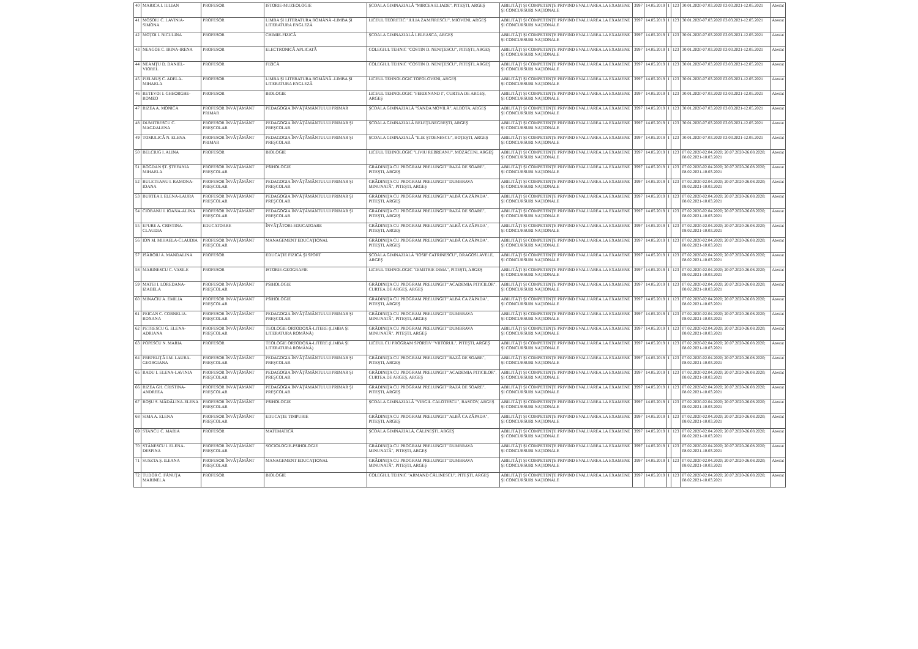| 40 | MARICA I. IULIAN | PROFESOR | ISTORIE-MUZEOLOGIE | ŞCOALA GIMNAZIALĂ "MIRCEA ELIADE", PITEŞTI, ARGEŞ | ABILITĂŢI ŞI COMPETENŢE PRIVIND EVALUAREA LA EXAMENE ŞI CONCURSURI NAŢIONALE | 3997 | 14.05.2019 | I | 123 | 30.01.2020-07.03.2020 03.03.2021-12.05.2021 | Atestat |
| 41 | MOŞOIU C. LAVINIA-SIMONA | PROFESOR | LIMBA ŞI LITERATURA ROMÂNĂ -LIMBA ŞI LITERATURA ENGLEZĂ | LICEUL TEORETIC "IULIA ZAMFIRESCU", MIOVENI, ARGEŞ | ABILITĂŢI ŞI COMPETENŢE PRIVIND EVALUAREA LA EXAMENE ŞI CONCURSURI NAŢIONALE | 3997 | 14.05.2019 | I | 123 | 30.01.2020-07.03.2020 03.03.2021-12.05.2021 | Atestat |
| 42 | MOŢOI I. NICULINA | PROFESOR | CHIMIE-FIZICĂ | ŞCOALA GIMNAZIALĂ LELEASCA, ARGEŞ | ABILITĂŢI ŞI COMPETENŢE PRIVIND EVALUAREA LA EXAMENE ŞI CONCURSURI NAŢIONALE | 3997 | 14.05.2019 | I | 123 | 30.01.2020-07.03.2020 03.03.2021-12.05.2021 | Atestat |
| 43 | NEAGOE C. IRINA-IRENA | PROFESOR | ELECTRONICĂ APLICATĂ | COLEGIUL TEHNIC "COSTIN D. NENIŢESCU", PITEŞTI, ARGEŞ | ABILITĂŢI ŞI COMPETENŢE PRIVIND EVALUAREA LA EXAMENE ŞI CONCURSURI NAŢIONALE | 3997 | 14.05.2019 | I | 123 | 30.01.2020-07.03.2020 03.03.2021-12.05.2021 | Atestat |
| 44 | NEAMŢU D. DANIEL-VIOREL | PROFESOR | FIZICĂ | COLEGIUL TEHNIC "COSTIN D. NENIŢESCU", PITEŞTI, ARGEŞ | ABILITĂŢI ŞI COMPETENŢE PRIVIND EVALUAREA LA EXAMENE ŞI CONCURSURI NAŢIONALE | 3997 | 14.05.2019 | I | 123 | 30.01.2020-07.03.2020 03.03.2021-12.05.2021 | Atestat |
| 45 | PIELMUŞ C. ADELA-MIHAELA | PROFESOR | LIMBA ŞI LITERATURA ROMÂNĂ -LIMBA ŞI LITERATURA ENGLEZĂ | LICEUL TEHNOLOGIC TOPOLOVENI, ARGEŞ | ABILITĂŢI ŞI COMPETENŢE PRIVIND EVALUAREA LA EXAMENE ŞI CONCURSURI NAŢIONALE | 3997 | 14.05.2019 | I | 123 | 30.01.2020-07.03.2020 03.03.2021-12.05.2021 | Atestat |
| 46 | RETEVOI I. GHEORGHE-ROMEO | PROFESOR | BIOLOGIE | LICEUL TEHNOLOGIC "FERDINAND I", CURTEA DE ARGEŞ, ARGEŞ | ABILITĂŢI ŞI COMPETENŢE PRIVIND EVALUAREA LA EXAMENE ŞI CONCURSURI NAŢIONALE | 3997 | 14.05.2019 | I | 123 | 30.01.2020-07.03.2020 03.03.2021-12.05.2021 | Atestat |
| 47 | RIZEA A. MONICA | PROFESOR ÎNVĂŢĂMÂNT PRIMAR | PEDAGOGIA ÎNVĂŢĂMÂNTULUI PRIMAR | ŞCOALA GIMNAZIALĂ "SANDA MOVILĂ", ALBOTA, ARGEŞ | ABILITĂŢI ŞI COMPETENŢE PRIVIND EVALUAREA LA EXAMENE ŞI CONCURSURI NAŢIONALE | 3997 | 14.05.2019 | I | 123 | 30.01.2020-07.03.2020 03.03.2021-12.05.2021 | Atestat |
| 48 | DUMITRESCU C. MAGDALENA | PROFESOR ÎNVĂŢĂMÂNT PREŞCOLAR | PEDAGOGIA ÎNVĂŢĂMÂNTULUI PRIMAR ŞI PREŞCOLAR | ŞCOALA GIMNAZIALĂ BELEŢI-NEGREŞTI, ARGEŞ | ABILITĂŢI ŞI COMPETENŢE PRIVIND EVALUAREA LA EXAMENE ŞI CONCURSURI NAŢIONALE | 3997 | 14.05.2019 | I | 123 | 30.01.2020-07.03.2020 03.03.2021-12.05.2021 | Atestat |
| 49 | TOMULICĂ N. ELENA | PROFESOR ÎNVĂŢĂMÂNT PRIMAR | PEDAGOGIA ÎNVĂŢĂMÂNTULUI PRIMAR ŞI PREŞCOLAR | ŞCOALA GIMNAZIALĂ "ILIE ŞTOENESCU", BOŢEŞTI, ARGEŞ | ABILITĂŢI ŞI COMPETENŢE PRIVIND EVALUAREA LA EXAMENE ŞI CONCURSURI NAŢIONALE | 3997 | 14.05.2019 | I | 123 | 30.01.2020-07.03.2020 03.03.2021-12.05.2021 | Atestat |
| 50 | BELCIUG I. ALINA | PROFESOR | BIOLOGIE | LICEUL TEHNOLOGIC "LIVIU REBREANU", MOZĂCENI, ARGEŞ | ABILITĂŢI ŞI COMPETENŢE PRIVIND EVALUAREA LA EXAMENE ŞI CONCURSURI NAŢIONALE | 3997 | 14.05.2019 | I | 123 | 07.02.2020-02.04.2020; 20.07.2020-26.08.2020; 08.02.2021-10.03.2021 | Atestat |
| 51 | BOGDAN ŞT. ŞTEFANIA MIHAELA | PROFESOR ÎNVĂŢĂMÂNT PREŞCOLAR | PSIHOLOGIE | GRĂDINIŢA CU PROGRAM PRELUNGIT "RAZĂ DE SOARE", PITEŞTI, ARGEŞ | ABILITĂŢI ŞI COMPETENŢE PRIVIND EVALUAREA LA EXAMENE ŞI CONCURSURI NAŢIONALE | 3997 | 14.05.2019 | I | 123 | 07.02.2020-02.04.2020; 20.07.2020-26.08.2020; 08.02.2021-10.03.2021 | Atestat |
| 52 | BULETEANU I. RAMONA-IOANA | PROFESOR ÎNVĂŢĂMÂNT PREŞCOLAR | PEDAGOGIA ÎNVĂŢĂMÂNTULUI PRIMAR ŞI PREŞCOLAR | GRĂDINIŢA CU PROGRAM PRELUNGIT "DUMBRAVA MINUNATĂ", PITEŞTI, ARGEŞ | ABILITĂŢI ŞI COMPETENŢE PRIVIND EVALUAREA LA EXAMENE ŞI CONCURSURI NAŢIONALE | 3997 | 14.05.2019 | I | 123 | 07.02.2020-02.04.2020; 20.07.2020-26.08.2020; 08.02.2021-10.03.2021 | Atestat |
| 53 | BURTEA I. ELENA-LAURA | PROFESOR ÎNVĂŢĂMÂNT PREŞCOLAR | PEDAGOGIA ÎNVĂŢĂMÂNTULUI PRIMAR ŞI PREŞCOLAR | GRĂDINIŢA CU PROGRAM PRELUNGIT "ALBĂ CA ZĂPADA", PITEŞTI, ARGEŞ | ABILITĂŢI ŞI COMPETENŢE PRIVIND EVALUAREA LA EXAMENE ŞI CONCURSURI NAŢIONALE | 3997 | 14.05.2019 | I | 123 | 07.02.2020-02.04.2020; 20.07.2020-26.08.2020; 08.02.2021-10.03.2021 | Atestat |
| 54 | CIOBANU I. IOANA-ALINA | PROFESOR ÎNVĂŢĂMÂNT PREŞCOLAR | PEDAGOGIA ÎNVĂŢĂMÂNTULUI PRIMAR ŞI PREŞCOLAR | GRĂDINIŢA CU PROGRAM PRELUNGIT "RAZĂ DE SOARE", PITEŞTI, ARGEŞ | ABILITĂŢI ŞI COMPETENŢE PRIVIND EVALUAREA LA EXAMENE ŞI CONCURSURI NAŢIONALE | 3997 | 14.05.2019 | I | 123 | 07.02.2020-02.04.2020; 20.07.2020-26.08.2020; 08.02.2021-10.03.2021 | Atestat |
| 55 | EPURE A. CRISTINA-CLAUDIA | EDUCATOARE | ÎNVĂŢĂTORI-EDUCATOARE | GRĂDINIŢA CU PROGRAM PRELUNGIT "ALBĂ CA ZĂPADA", PITEŞTI, ARGEŞ | ABILITĂŢI ŞI COMPETENŢE PRIVIND EVALUAREA LA EXAMENE ŞI CONCURSURI NAŢIONALE | 3997 | 14.05.2019 | I | 123 | 07.02.2020-02.04.2020; 20.07.2020-26.08.2020; 08.02.2021-10.03.2021 | Atestat |
| 56 | ION M. MIHAELA-CLAUDIA | PROFESOR ÎNVĂŢĂMÂNT PREŞCOLAR | MANAGEMENT EDUCAŢIONAL | GRĂDINIŢA CU PROGRAM PRELUNGIT "ALBĂ CA ZĂPADA", PITEŞTI, ARGEŞ | ABILITĂŢI ŞI COMPETENŢE PRIVIND EVALUAREA LA EXAMENE ŞI CONCURSURI NAŢIONALE | 3997 | 14.05.2019 | I | 123 | 07.02.2020-02.04.2020; 20.07.2020-26.08.2020; 08.02.2021-10.03.2021 | Atestat |
| 57 | ISĂROIU A. MANDALINA | PROFESOR | EDUCAŢIE FIZICĂ ŞI SPORT | ŞCOALA GIMNAZIALĂ "IOSIF CATRINESCU", DRAGOSLAVELE, ARGEŞ | ABILITĂŢI ŞI COMPETENŢE PRIVIND EVALUAREA LA EXAMENE ŞI CONCURSURI NAŢIONALE | 3997 | 14.05.2019 | I | 123 | 07.02.2020-02.04.2020; 20.07.2020-26.08.2020; 08.02.2021-10.03.2021 | Atestat |
| 58 | MARINESCU C. VASILE | PROFESOR | ISTORIE-GEOGRAFIE | LICEUL TEHNOLOGIC "DIMITRIE DIMA", PITEŞTI, ARGEŞ | ABILITĂŢI ŞI COMPETENŢE PRIVIND EVALUAREA LA EXAMENE ŞI CONCURSURI NAŢIONALE | 3997 | 14.05.2019 | I | 123 | 07.02.2020-02.04.2020; 20.07.2020-26.08.2020; 08.02.2021-10.03.2021 | Atestat |
| 59 | MATEI I. LOREDANA-IZABELA | PROFESOR ÎNVĂŢĂMÂNT PREŞCOLAR | PSIHOLOGIE | GRĂDINIŢA CU PROGRAM PRELUNGIT "ACADEMIA PITICILOR", CURTEA DE ARGEŞ, ARGEŞ | ABILITĂŢI ŞI COMPETENŢE PRIVIND EVALUAREA LA EXAMENE ŞI CONCURSURI NAŢIONALE | 3997 | 14.05.2019 | I | 123 | 07.02.2020-02.04.2020; 20.07.2020-26.08.2020; 08.02.2021-10.03.2021 | Atestat |
| 60 | MINACIU A. EMILIA | PROFESOR ÎNVĂŢĂMÂNT PREŞCOLAR | PSIHOLOGIE | GRĂDINIŢA CU PROGRAM PRELUNGIT "ALBĂ CA ZĂPADA", PITEŞTI, ARGEŞ | ABILITĂŢI ŞI COMPETENŢE PRIVIND EVALUAREA LA EXAMENE ŞI CONCURSURI NAŢIONALE | 3997 | 14.05.2019 | I | 123 | 07.02.2020-02.04.2020; 20.07.2020-26.08.2020; 08.02.2021-10.03.2021 | Atestat |
| 61 | PEICAN C. CORNELIA-ROXANA | PROFESOR ÎNVĂŢĂMÂNT PREŞCOLAR | PEDAGOGIA ÎNVĂŢĂMÂNTULUI PRIMAR ŞI PREŞCOLAR | GRĂDINIŢA CU PROGRAM PRELUNGIT "DUMBRAVA MINUNATĂ", PITEŞTI, ARGEŞ | ABILITĂŢI ŞI COMPETENŢE PRIVIND EVALUAREA LA EXAMENE ŞI CONCURSURI NAŢIONALE | 3997 | 14.05.2019 | I | 123 | 07.02.2020-02.04.2020; 20.07.2020-26.08.2020; 08.02.2021-10.03.2021 | Atestat |
| 62 | PETRESCU G. ELENA-ADRIANA | PROFESOR ÎNVĂŢĂMÂNT PREŞCOLAR | TEOLOGIE ORTODOXĂ-LITERE (LIMBA ŞI LITERATURA ROMÂNĂ) | GRĂDINIŢA CU PROGRAM PRELUNGIT "DUMBRAVA MINUNATĂ", PITEŞTI, ARGEŞ | ABILITĂŢI ŞI COMPETENŢE PRIVIND EVALUAREA LA EXAMENE ŞI CONCURSURI NAŢIONALE | 3997 | 14.05.2019 | I | 123 | 07.02.2020-02.04.2020; 20.07.2020-26.08.2020; 08.02.2021-10.03.2021 | Atestat |
| 63 | POPESCU N. MARIA | PROFESOR | TEOLOGIE ORTODOXĂ-LITERE (LIMBA ŞI LITERATURA ROMÂNĂ) | LICEUL CU PROGRAM SPORTIV "VIITORUL", PITEŞTI, ARGEŞ | ABILITĂŢI ŞI COMPETENŢE PRIVIND EVALUAREA LA EXAMENE ŞI CONCURSURI NAŢIONALE | 3997 | 14.05.2019 | I | 123 | 07.02.2020-02.04.2020; 20.07.2020-26.08.2020; 08.02.2021-10.03.2021 | Atestat |
| 64 | PREPELIŢĂ I.M. LAURA-GEORGIANA | PROFESOR ÎNVĂŢĂMÂNT PREŞCOLAR | PEDAGOGIA ÎNVĂŢĂMÂNTULUI PRIMAR ŞI PREŞCOLAR | GRĂDINIŢA CU PROGRAM PRELUNGIT "RAZĂ DE SOARE", PITEŞTI, ARGEŞ | ABILITĂŢI ŞI COMPETENŢE PRIVIND EVALUAREA LA EXAMENE ŞI CONCURSURI NAŢIONALE | 3997 | 14.05.2019 | I | 123 | 07.02.2020-02.04.2020; 20.07.2020-26.08.2020; 08.02.2021-10.03.2021 | Atestat |
| 65 | RADU I. ELENA-LAVINIA | PROFESOR ÎNVĂŢĂMÂNT PREŞCOLAR | PEDAGOGIA ÎNVĂŢĂMÂNTULUI PRIMAR ŞI PREŞCOLAR | GRĂDINIŢA CU PROGRAM PRELUNGIT "ACADEMIA PITICILOR", CURTEA DE ARGEŞ, ARGEŞ | ABILITĂŢI ŞI COMPETENŢE PRIVIND EVALUAREA LA EXAMENE ŞI CONCURSURI NAŢIONALE | 3997 | 14.05.2019 | I | 123 | 07.02.2020-02.04.2020; 20.07.2020-26.08.2020; 08.02.2021-10.03.2021 | Atestat |
| 66 | RIZEA GH. CRISTINA-ANDREEA | PROFESOR ÎNVĂŢĂMÂNT PREŞCOLAR | PEDAGOGIA ÎNVĂŢĂMÂNTULUI PRIMAR ŞI PREŞCOLAR | GRĂDINIŢA CU PROGRAM PRELUNGIT "RAZĂ DE SOARE", PITEŞTI, ARGEŞ | ABILITĂŢI ŞI COMPETENŢE PRIVIND EVALUAREA LA EXAMENE ŞI CONCURSURI NAŢIONALE | 3997 | 14.05.2019 | I | 123 | 07.02.2020-02.04.2020; 20.07.2020-26.08.2020; 08.02.2021-10.03.2021 | Atestat |
| 67 | ROŞU S. MĂDĂLINA-ELENA | PROFESOR ÎNVĂŢĂMÂNT PREŞCOLAR | PSIHOLOGIE | ŞCOALA GIMNAZIALĂ "VIRGIL CALOTESCU", BASCOV, ARGEŞ | ABILITĂŢI ŞI COMPETENŢE PRIVIND EVALUAREA LA EXAMENE ŞI CONCURSURI NAŢIONALE | 3997 | 14.05.2019 | I | 123 | 07.02.2020-02.04.2020; 20.07.2020-26.08.2020; 08.02.2021-10.03.2021 | Atestat |
| 68 | SIMA A. ELENA | PROFESOR ÎNVĂŢĂMÂNT PREŞCOLAR | EDUCAŢIE TIMPURIE | GRĂDINIŢA CU PROGRAM PRELUNGIT "ALBĂ CA ZĂPADA", PITEŞTI, ARGEŞ | ABILITĂŢI ŞI COMPETENŢE PRIVIND EVALUAREA LA EXAMENE ŞI CONCURSURI NAŢIONALE | 3997 | 14.05.2019 | I | 123 | 07.02.2020-02.04.2020; 20.07.2020-26.08.2020; 08.02.2021-10.03.2021 | Atestat |
| 69 | STANCU C. MARIA | PROFESOR | MATEMATICĂ | ŞCOALA GIMNAZIALĂ, CĂLINEŞTI, ARGEŞ | ABILITĂŢI ŞI COMPETENŢE PRIVIND EVALUAREA LA EXAMENE ŞI CONCURSURI NAŢIONALE | 3997 | 14.05.2019 | I | 123 | 07.02.2020-02.04.2020; 20.07.2020-26.08.2020; 08.02.2021-10.03.2021 | Atestat |
| 70 | STĂNESCU I. ELENA-DESPINA | PROFESOR ÎNVĂŢĂMÂNT PREŞCOLAR | SOCIOLOGIE-PSIHOLOGIE | GRĂDINIŢA CU PROGRAM PRELUNGIT "DUMBRAVA MINUNATĂ", PITEŞTI, ARGEŞ | ABILITĂŢI ŞI COMPETENŢE PRIVIND EVALUAREA LA EXAMENE ŞI CONCURSURI NAŢIONALE | 3997 | 14.05.2019 | I | 123 | 07.02.2020-02.04.2020; 20.07.2020-26.08.2020; 08.02.2021-10.03.2021 | Atestat |
| 71 | SUSZTA Ş. ILEANA | PROFESOR ÎNVĂŢĂMÂNT PREŞCOLAR | MANAGEMENT EDUCAŢIONAL | GRĂDINIŢA CU PROGRAM PRELUNGIT "DUMBRAVA MINUNATĂ", PITEŞTI, ARGEŞ | ABILITĂŢI ŞI COMPETENŢE PRIVIND EVALUAREA LA EXAMENE ŞI CONCURSURI NAŢIONALE | 3997 | 14.05.2019 | I | 123 | 07.02.2020-02.04.2020; 20.07.2020-26.08.2020; 08.02.2021-10.03.2021 | Atestat |
| 72 | TUDOR C. FĂNUŢA MARINELA | PROFESOR | BIOLOGIE | COLEGIUL TEHNIC "ARMAND CĂLINESCU", PITEŞTI, ARGEŞ | ABILITĂŢI ŞI COMPETENŢE PRIVIND EVALUAREA LA EXAMENE ŞI CONCURSURI NAŢIONALE | 3997 | 14.05.2019 | I | 123 | 07.02.2020-02.04.2020; 20.07.2020-26.08.2020; 08.02.2021-10.03.2021 | Atestat |